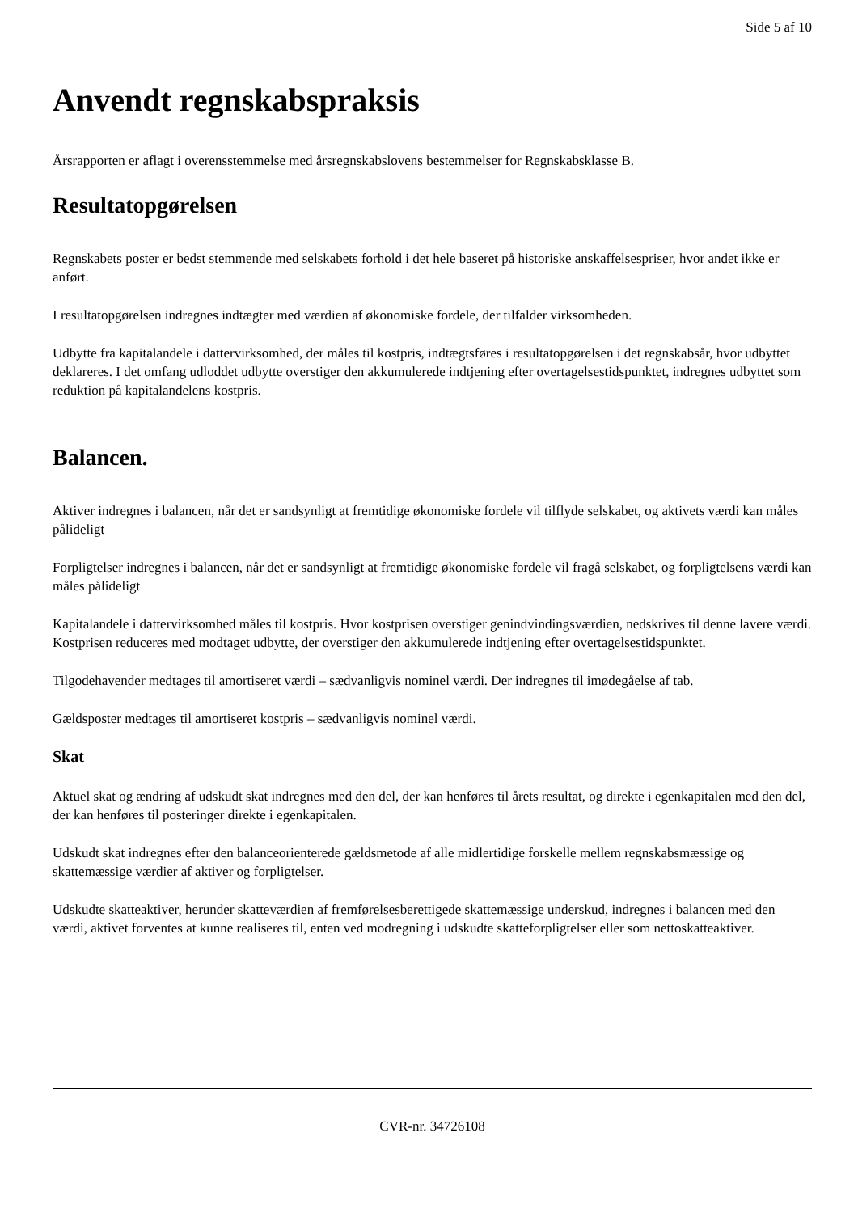Side 5 af 10
Anvendt regnskabspraksis
Årsrapporten er aflagt i overensstemmelse med årsregnskabslovens bestemmelser for Regnskabsklasse B.
Resultatopgørelsen
Regnskabets poster er bedst stemmende med selskabets forhold i det hele baseret på historiske anskaffelsespriser, hvor andet ikke er anført.
I resultatopgørelsen indregnes indtægter med værdien af økonomiske fordele, der tilfalder virksomheden.
Udbytte fra kapitalandele i dattervirksomhed, der måles til kostpris, indtægtsføres i resultatopgørelsen i det regnskabsår, hvor udbyttet deklareres. I det omfang udloddet udbytte overstiger den akkumulerede indtjening efter overtagelsestidspunktet, indregnes udbyttet som reduktion på kapitalandelens kostpris.
Balancen.
Aktiver indregnes i balancen, når det er sandsynligt at fremtidige økonomiske fordele vil tilflyde selskabet, og aktivets værdi kan måles pålideligt
Forpligtelser indregnes i balancen, når det er sandsynligt at fremtidige økonomiske fordele vil fragå selskabet, og forpligtelsens værdi kan måles pålideligt
Kapitalandele i dattervirksomhed måles til kostpris. Hvor kostprisen overstiger genindvindingsværdien, nedskrives til denne lavere værdi. Kostprisen reduceres med modtaget udbytte, der overstiger den akkumulerede indtjening efter overtagelsestidspunktet.
Tilgodehavender medtages til amortiseret værdi – sædvanligvis nominel værdi. Der indregnes til imødegåelse af tab.
Gældsposter medtages til amortiseret kostpris – sædvanligvis nominel værdi.
Skat
Aktuel skat og ændring af udskudt skat indregnes med den del, der kan henføres til årets resultat, og direkte i egenkapitalen med den del, der kan henføres til posteringer direkte i egenkapitalen.
Udskudt skat indregnes efter den balanceorienterede gældsmetode af alle midlertidige forskelle mellem regnskabsmæssige og skattemæssige værdier af aktiver og forpligtelser.
Udskudte skatteaktiver, herunder skatteværdien af fremførelsesberettigede skattemæssige underskud, indregnes i balancen med den værdi, aktivet forventes at kunne realiseres til, enten ved modregning i udskudte skatteforpligtelser eller som nettoskatteaktiver.
CVR-nr. 34726108